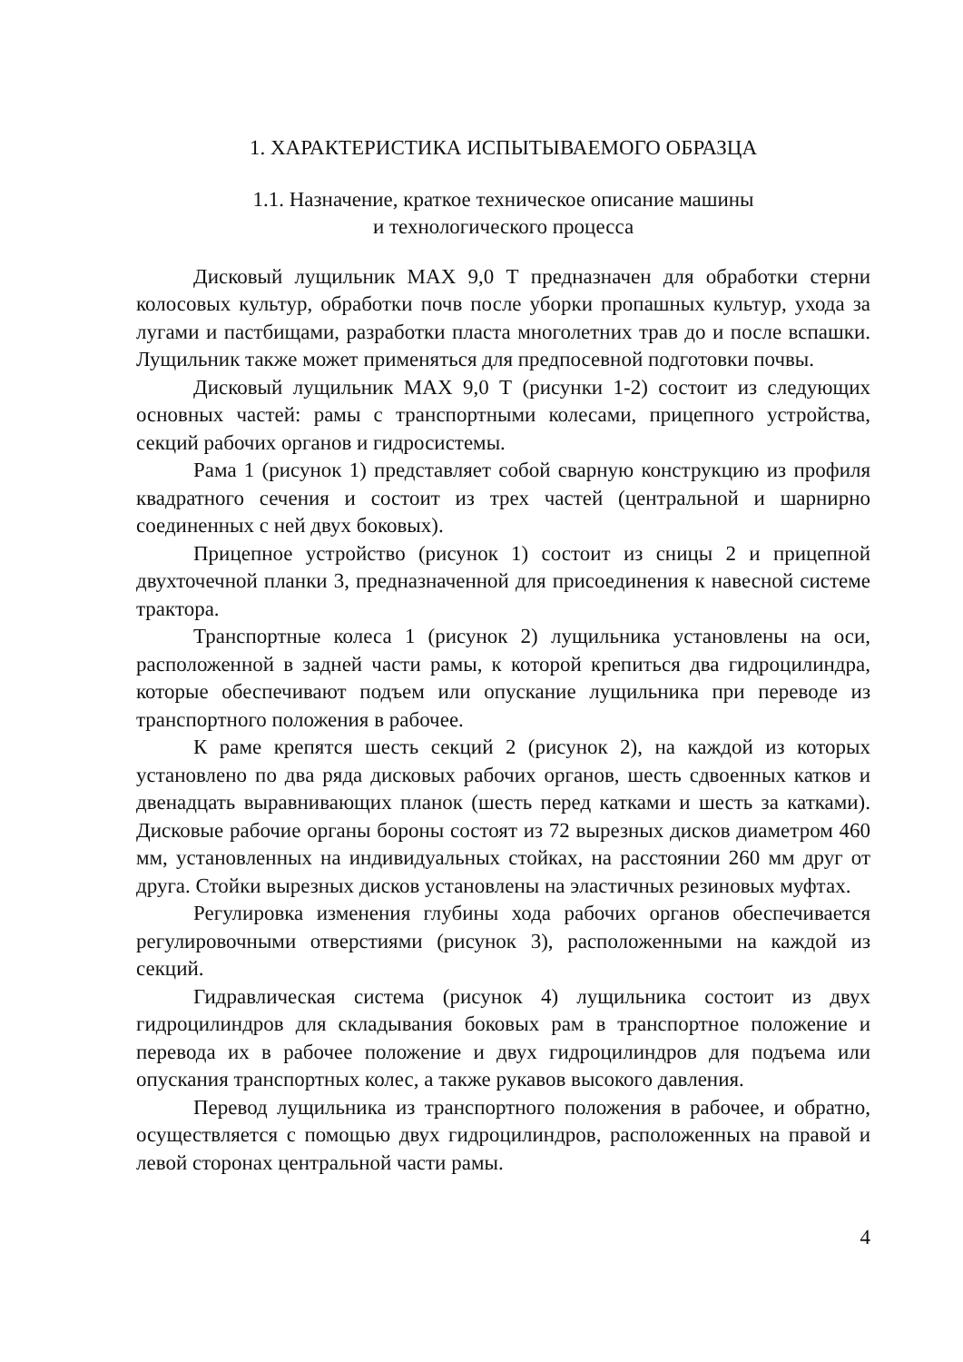1. ХАРАКТЕРИСТИКА ИСПЫТЫВАЕМОГО ОБРАЗЦА
1.1. Назначение, краткое техническое описание машины
и технологического процесса
Дисковый лущильник MAX 9,0 Т предназначен для обработки стерни колосовых культур, обработки почв после уборки пропашных культур, ухода за лугами и пастбищами, разработки пласта многолетних трав до и после вспашки. Лущильник также может применяться для предпосевной подготовки почвы.
Дисковый лущильник MAX 9,0 Т (рисунки 1-2) состоит из следующих основных частей: рамы с транспортными колесами, прицепного устройства, секций рабочих органов и гидросистемы.
Рама 1 (рисунок 1) представляет собой сварную конструкцию из профиля квадратного сечения и состоит из трех частей (центральной и шарнирно соединенных с ней двух боковых).
Прицепное устройство (рисунок 1) состоит из сницы 2 и прицепной двухточечной планки 3, предназначенной для присоединения к навесной системе трактора.
Транспортные колеса 1 (рисунок 2) лущильника установлены на оси, расположенной в задней части рамы, к которой крепиться два гидроцилиндра, которые обеспечивают подъем или опускание лущильника при переводе из транспортного положения в рабочее.
К раме крепятся шесть секций 2 (рисунок 2), на каждой из которых установлено по два ряда дисковых рабочих органов, шесть сдвоенных катков и двенадцать выравнивающих планок (шесть перед катками и шесть за катками). Дисковые рабочие органы бороны состоят из 72 вырезных дисков диаметром 460 мм, установленных на индивидуальных стойках, на расстоянии 260 мм друг от друга. Стойки вырезных дисков установлены на эластичных резиновых муфтах.
Регулировка изменения глубины хода рабочих органов обеспечивается регулировочными отверстиями (рисунок 3), расположенными на каждой из секций.
Гидравлическая система (рисунок 4) лущильника состоит из двух гидроцилиндров для складывания боковых рам в транспортное положение и перевода их в рабочее положение и двух гидроцилиндров для подъема или опускания транспортных колес, а также рукавов высокого давления.
Перевод лущильника из транспортного положения в рабочее, и обратно, осуществляется с помощью двух гидроцилиндров, расположенных на правой и левой сторонах центральной части рамы.
4